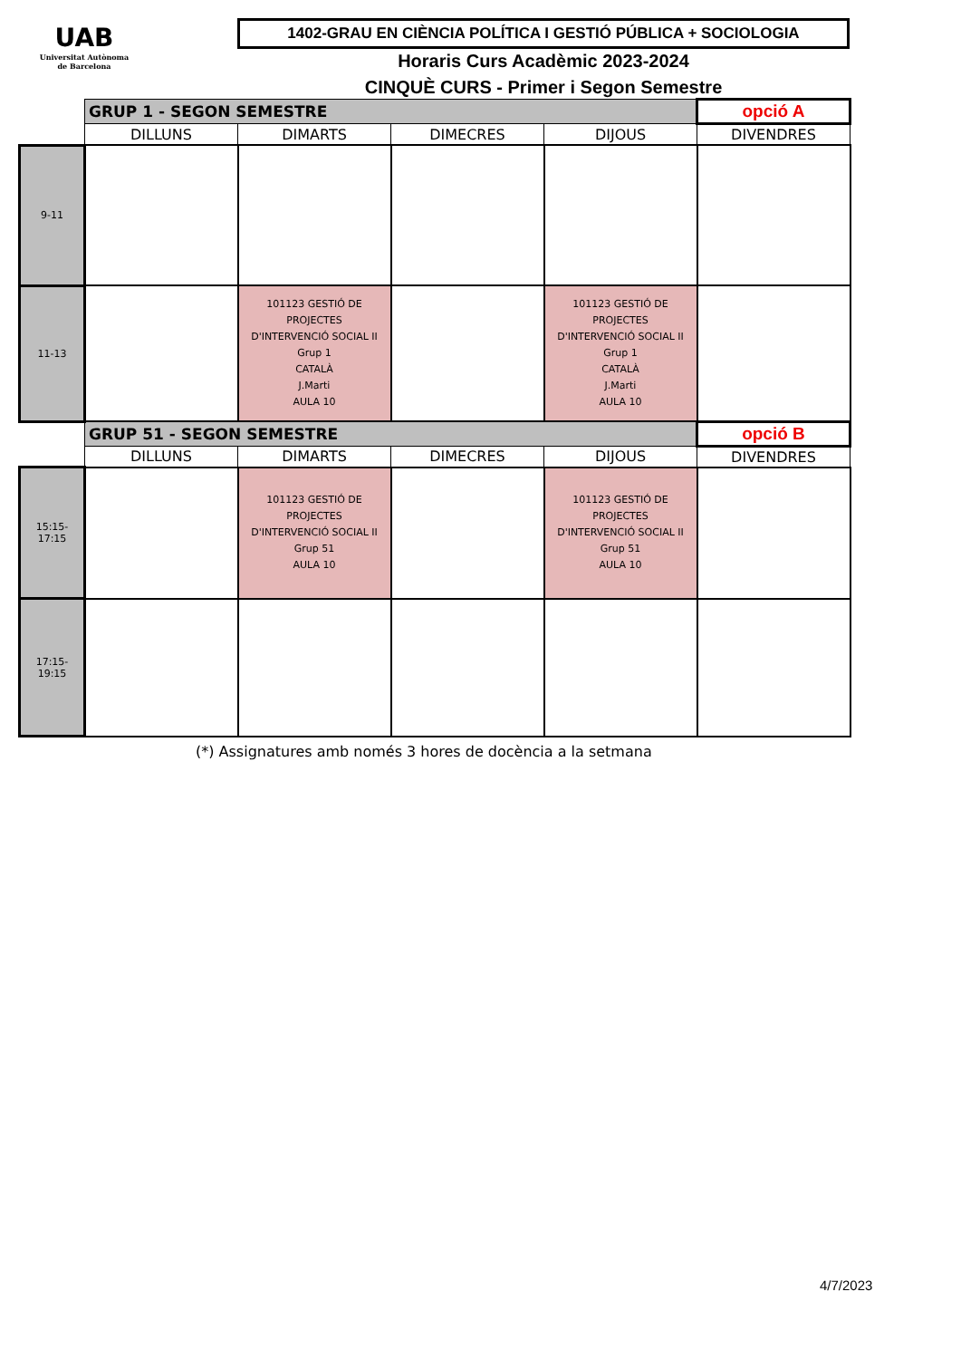UAB
Universitat Autònoma de Barcelona
1402-GRAU EN CIÈNCIA POLÍTICA I GESTIÓ PÚBLICA + SOCIOLOGIA
Horaris Curs Acadèmic 2023-2024
CINQUÈ CURS - Primer i Segon Semestre
| | GRUP 1 - SEGON SEMESTRE | | | | opció A |
| | DILLUNS | DIMARTS | DIMECRES | DIJOUS | DIVENDRES |
| 9-11 | | | | | |
| 11-13 | | 101123 GESTIÓ DE PROJECTES D'INTERVENCIÓ SOCIAL II Grup 1 CATALÀ J.Marti AULA 10 | | 101123 GESTIÓ DE PROJECTES D'INTERVENCIÓ SOCIAL II Grup 1 CATALÀ J.Marti AULA 10 | |
| | GRUP 51 - SEGON SEMESTRE | | | | opció B |
| | DILLUNS | DIMARTS | DIMECRES | DIJOUS | DIVENDRES |
| 15:15-17:15 | | 101123 GESTIÓ DE PROJECTES D'INTERVENCIÓ SOCIAL II Grup 51 AULA 10 | | 101123 GESTIÓ DE PROJECTES D'INTERVENCIÓ SOCIAL II Grup 51 AULA 10 | |
| 17:15-19:15 | | | | | |
(*) Assignatures amb només 3 hores de docència a la setmana
4/7/2023